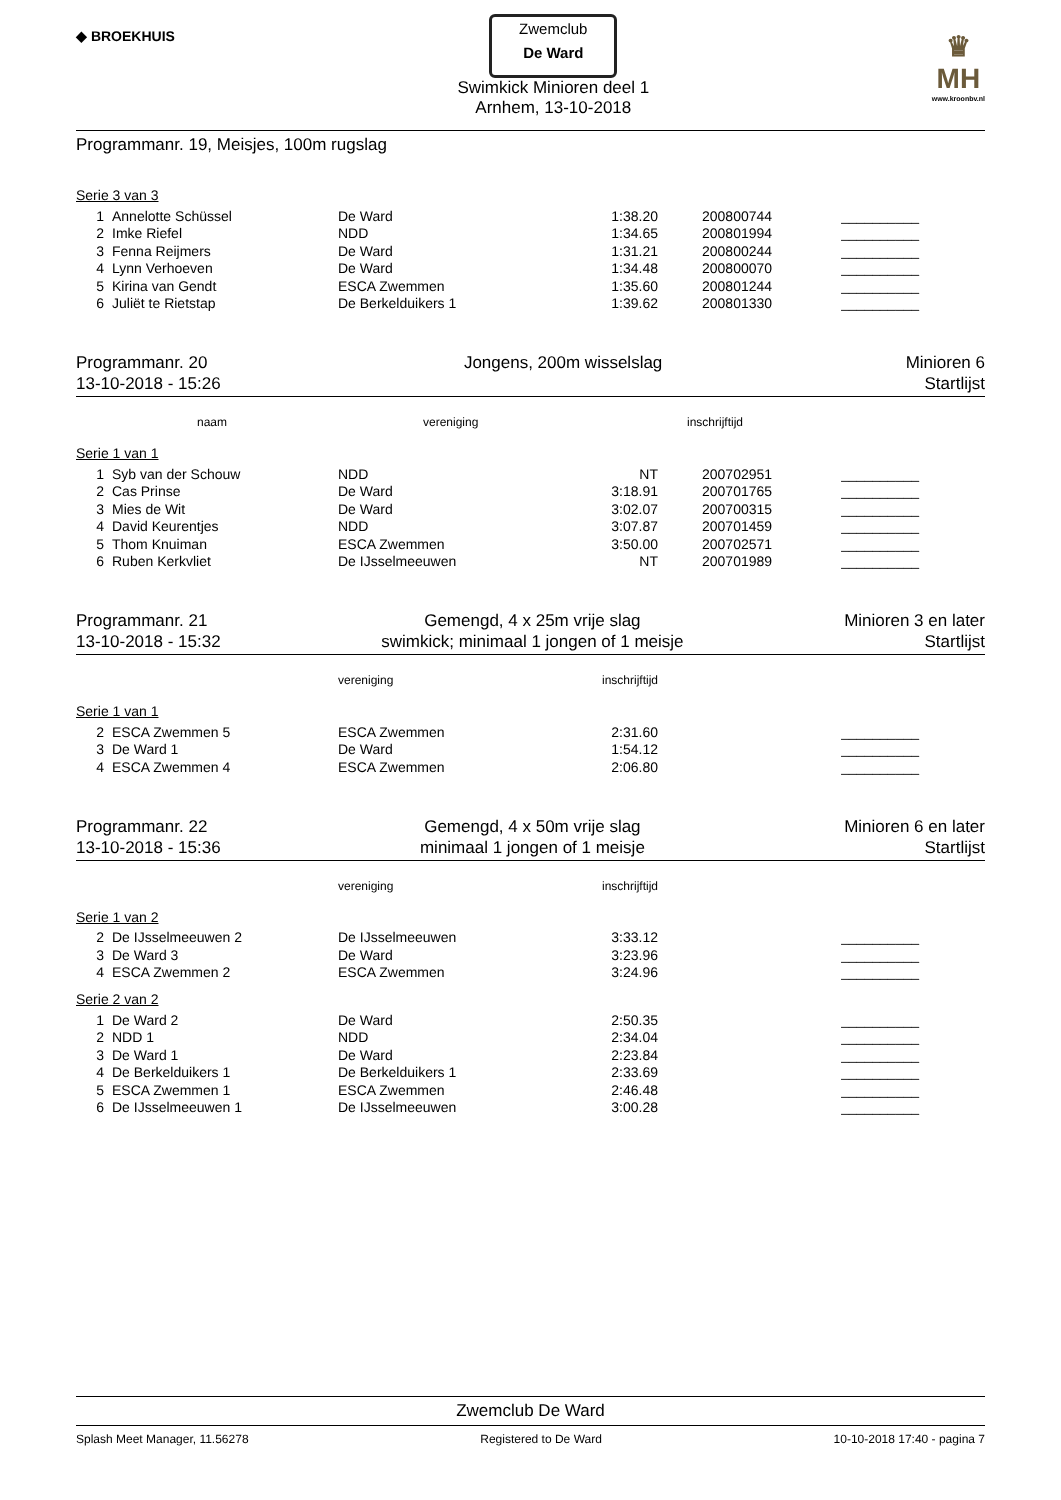◆ BROEKHUIS
Zwemclub
De Ward
Swimkick Minioren deel 1
Arnhem, 13-10-2018
♛
MH
www.kroonbv.nl
Programmanr. 19, Meisjes, 100m rugslag
Serie 3 van 3
| 1 | Annelotte Schüssel | De Ward | 1:38.20 | 200800744 | __________ |
| 2 | Imke Riefel | NDD | 1:34.65 | 200801994 | __________ |
| 3 | Fenna Reijmers | De Ward | 1:31.21 | 200800244 | __________ |
| 4 | Lynn Verhoeven | De Ward | 1:34.48 | 200800070 | __________ |
| 5 | Kirina van Gendt | ESCA Zwemmen | 1:35.60 | 200801244 | __________ |
| 6 | Juliët te Rietstap | De Berkelduikers 1 | 1:39.62 | 200801330 | __________ |
Programmanr. 20
13-10-2018 - 15:26
Jongens, 200m wisselslag Minioren 6
Startlijst
| | naam | vereniging | inschrijftijd | | |
| --- | --- | --- | --- | --- | --- |
Serie 1 van 1
| 1 | Syb van der Schouw | NDD | NT | 200702951 | __________ |
| 2 | Cas Prinse | De Ward | 3:18.91 | 200701765 | __________ |
| 3 | Mies de Wit | De Ward | 3:02.07 | 200700315 | __________ |
| 4 | David Keurentjes | NDD | 3:07.87 | 200701459 | __________ |
| 5 | Thom Knuiman | ESCA Zwemmen | 3:50.00 | 200702571 | __________ |
| 6 | Ruben Kerkvliet | De IJsselmeeuwen | NT | 200701989 | __________ |
Programmanr. 21
13-10-2018 - 15:32
Gemengd, 4 x 25m vrije slag
swimkick; minimaal 1 jongen of 1 meisje
Minioren 3 en later
Startlijst
| | | vereniging | inschrijftijd | | |
| --- | --- | --- | --- | --- | --- |
Serie 1 van 1
| 2 | ESCA Zwemmen 5 | ESCA Zwemmen | 2:31.60 | | __________ |
| 3 | De Ward 1 | De Ward | 1:54.12 | | __________ |
| 4 | ESCA Zwemmen 4 | ESCA Zwemmen | 2:06.80 | | __________ |
Programmanr. 22
13-10-2018 - 15:36
Gemengd, 4 x 50m vrije slag
minimaal 1 jongen of 1 meisje
Minioren 6 en later
Startlijst
| | | vereniging | inschrijftijd | | |
| --- | --- | --- | --- | --- | --- |
Serie 1 van 2
| 2 | De IJsselmeeuwen 2 | De IJsselmeeuwen | 3:33.12 | | __________ |
| 3 | De Ward 3 | De Ward | 3:23.96 | | __________ |
| 4 | ESCA Zwemmen 2 | ESCA Zwemmen | 3:24.96 | | __________ |
Serie 2 van 2
| 1 | De Ward 2 | De Ward | 2:50.35 | | __________ |
| 2 | NDD 1 | NDD | 2:34.04 | | __________ |
| 3 | De Ward 1 | De Ward | 2:23.84 | | __________ |
| 4 | De Berkelduikers 1 | De Berkelduikers 1 | 2:33.69 | | __________ |
| 5 | ESCA Zwemmen 1 | ESCA Zwemmen | 2:46.48 | | __________ |
| 6 | De IJsselmeeuwen 1 | De IJsselmeeuwen | 3:00.28 | | __________ |
Zwemclub De Ward
Splash Meet Manager, 11.56278 Registered to De Ward 10-10-2018 17:40 - pagina 7